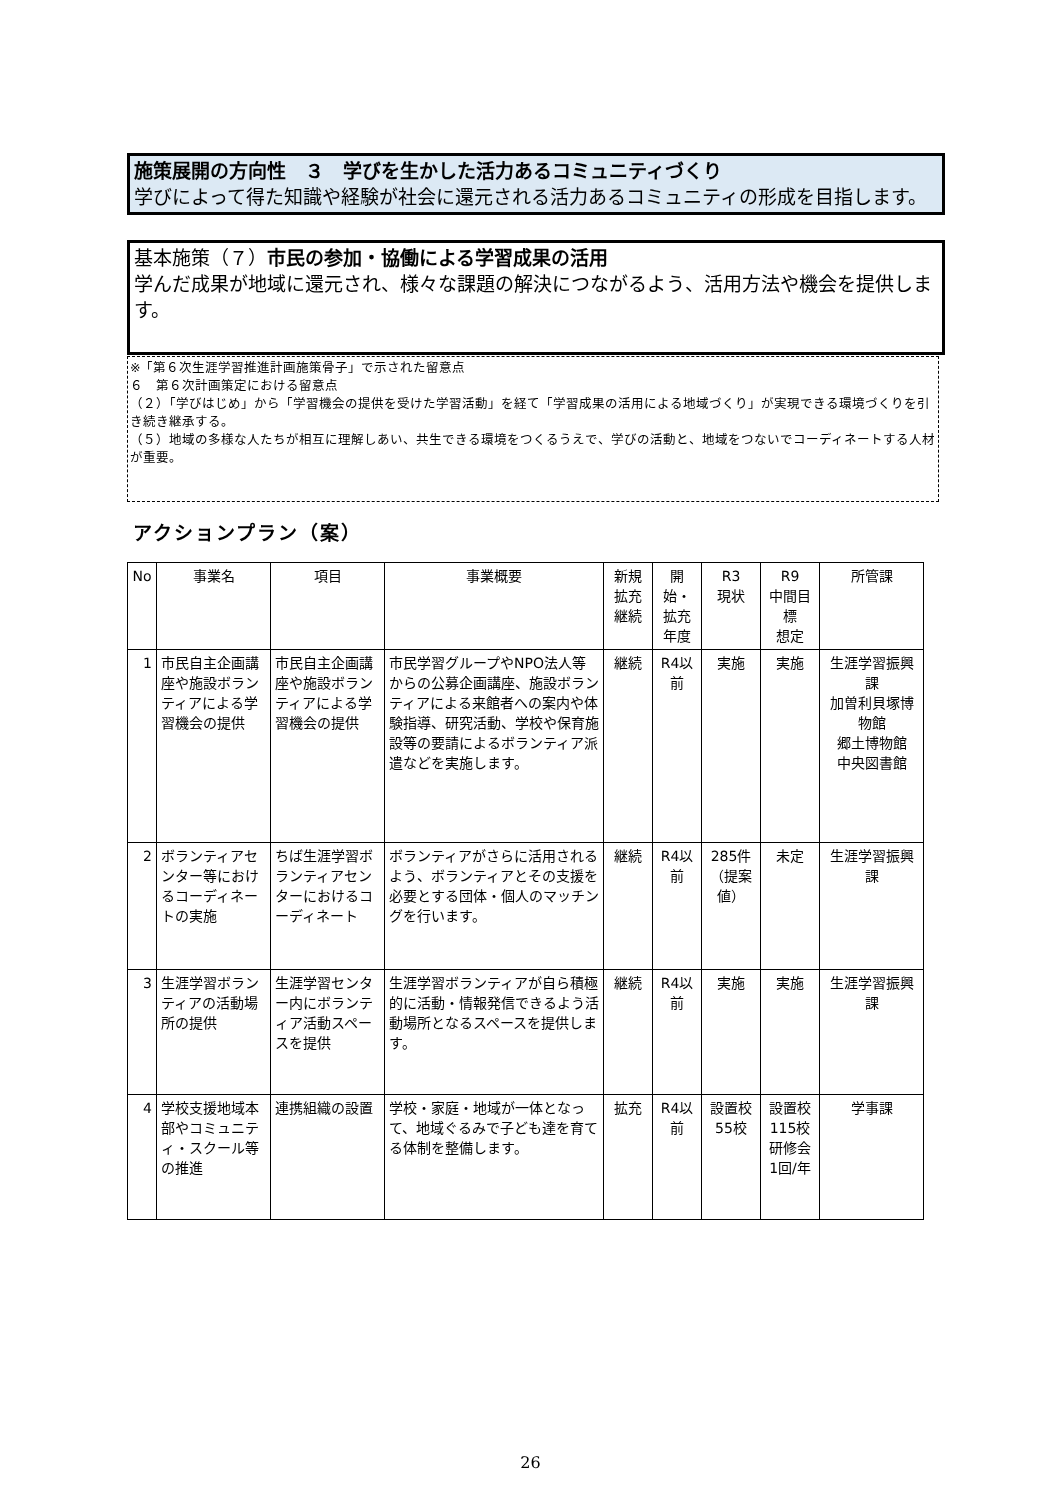施策展開の方向性　３　学びを生かした活力あるコミュニティづくり
学びによって得た知識や経験が社会に還元される活力あるコミュニティの形成を目指します。
基本施策（７）市民の参加・協働による学習成果の活用
学んだ成果が地域に還元され、様々な課題の解決につながるよう、活用方法や機会を提供します。
※「第６次生涯学習推進計画施策骨子」で示された留意点
６　第６次計画策定における留意点
（２）「学びはじめ」から「学習機会の提供を受けた学習活動」を経て「学習成果の活用による地域づくり」が実現できる環境づくりを引き続き継承する。
（５）地域の多様な人たちが相互に理解しあい、共生できる環境をつくるうえで、学びの活動と、地域をつないでコーディネートする人材が重要。
アクションプラン（案）
| No | 事業名 | 項目 | 事業概要 | 新規拡充継続 | 開始・拡充年度 | R3 現状 | R9 中間目標 想定 | 所管課 |
| --- | --- | --- | --- | --- | --- | --- | --- | --- |
| 1 | 市民自主企画講座や施設ボランティアによる学習機会の提供 | 市民自主企画講座や施設ボランティアによる学習機会の提供 | 市民学習グループやNPO法人等からの公募企画講座、施設ボランティアによる来館者への案内や体験指導、研究活動、学校や保育施設等の要請によるボランティア派遣などを実施します。 | 継続 | R4以前 | 実施 | 実施 | 生涯学習振興課 加曽利貝塚博物館 郷土博物館 中央図書館 |
| 2 | ボランティアセンター等におけるコーディネートの実施 | ちば生涯学習ボランティアセンターにおけるコーディネート | ボランティアがさらに活用されるよう、ボランティアとその支援を必要とする団体・個人のマッチングを行います。 | 継続 | R4以前 | 285件（提案値） | 未定 | 生涯学習振興課 |
| 3 | 生涯学習ボランティアの活動場所の提供 | 生涯学習センター内にボランティア活動スペースを提供 | 生涯学習ボランティアが自ら積極的に活動・情報発信できるよう活動場所となるスペースを提供します。 | 継続 | R4以前 | 実施 | 実施 | 生涯学習振興課 |
| 4 | 学校支援地域本部やコミュニティ・スクール等の推進 | 連携組織の設置 | 学校・家庭・地域が一体となって、地域ぐるみで子ども達を育てる体制を整備します。 | 拡充 | R4以前 | 設置校55校 | 設置校115校 研修会1回/年 | 学事課 |
26